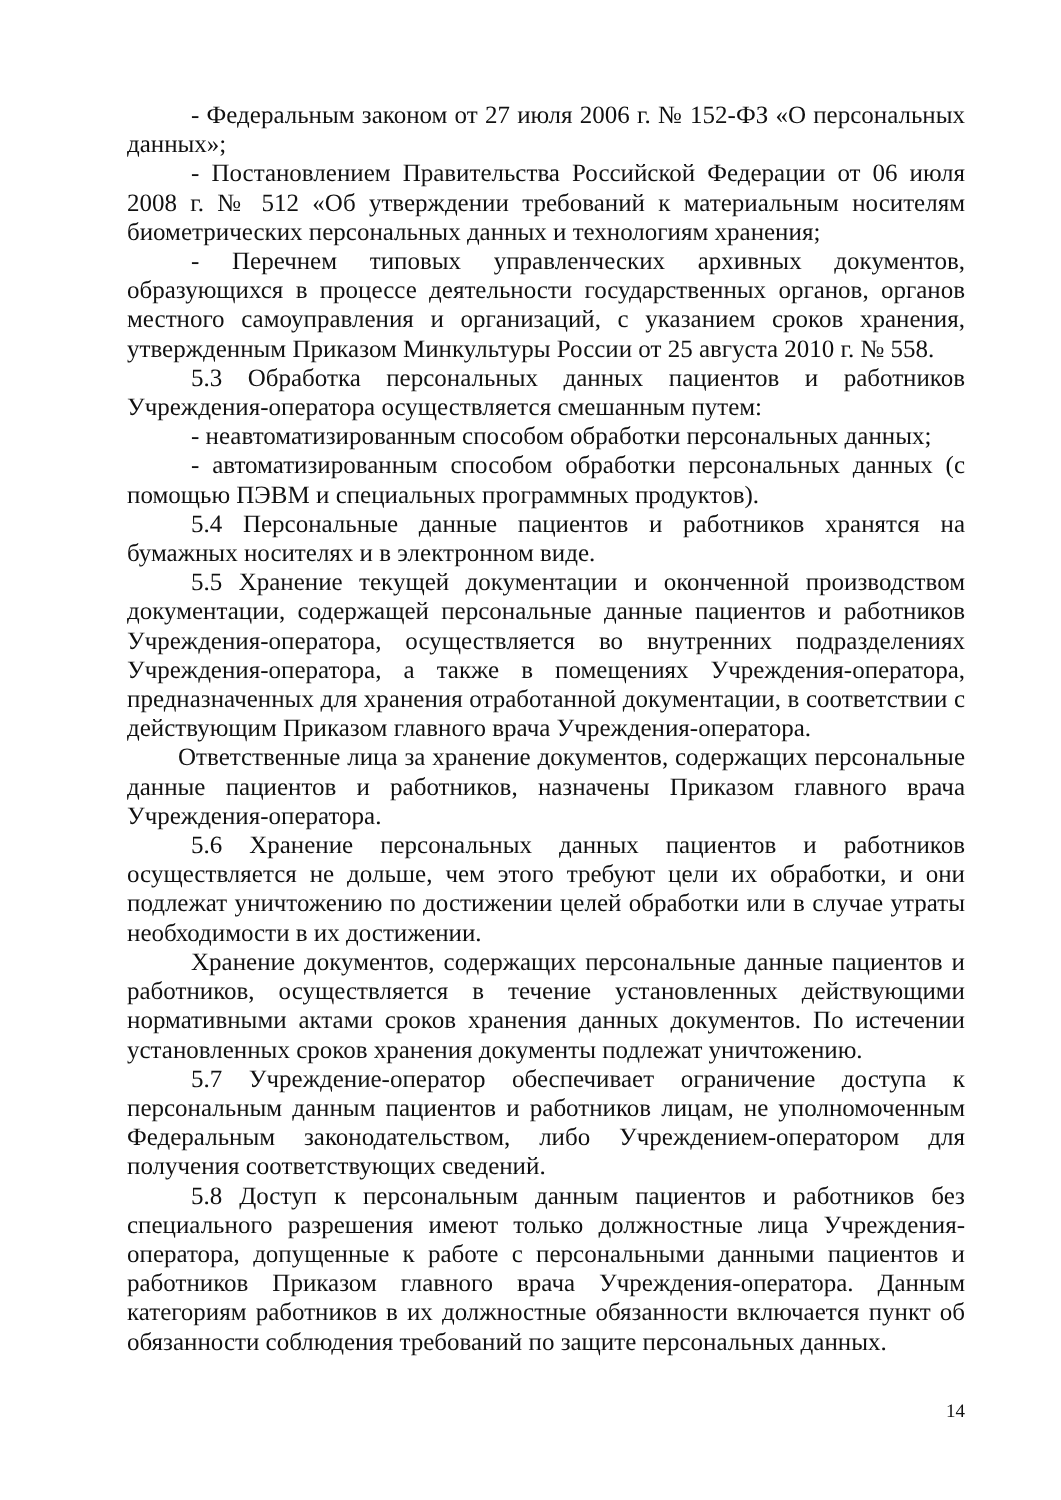- Федеральным законом от 27 июля 2006 г. № 152-ФЗ «О персональных данных»;
- Постановлением Правительства Российской Федерации от 06 июля 2008 г. № 512 «Об утверждении требований к материальным носителям биометрических персональных данных и технологиям хранения;
- Перечнем типовых управленческих архивных документов, образующихся в процессе деятельности государственных органов, органов местного самоуправления и организаций, с указанием сроков хранения, утвержденным Приказом Минкультуры России от 25 августа 2010 г. № 558.
5.3 Обработка персональных данных пациентов и работников Учреждения-оператора осуществляется смешанным путем:
- неавтоматизированным способом обработки персональных данных;
- автоматизированным способом обработки персональных данных (с помощью ПЭВМ и специальных программных продуктов).
5.4 Персональные данные пациентов и работников хранятся на бумажных носителях и в электронном виде.
5.5 Хранение текущей документации и оконченной производством документации, содержащей персональные данные пациентов и работников Учреждения-оператора, осуществляется во внутренних подразделениях Учреждения-оператора, а также в помещениях Учреждения-оператора, предназначенных для хранения отработанной документации, в соответствии с действующим Приказом главного врача Учреждения-оператора.
Ответственные лица за хранение документов, содержащих персональные данные пациентов и работников, назначены Приказом главного врача Учреждения-оператора.
5.6 Хранение персональных данных пациентов и работников осуществляется не дольше, чем этого требуют цели их обработки, и они подлежат уничтожению по достижении целей обработки или в случае утраты необходимости в их достижении.
Хранение документов, содержащих персональные данные пациентов и работников, осуществляется в течение установленных действующими нормативными актами сроков хранения данных документов. По истечении установленных сроков хранения документы подлежат уничтожению.
5.7 Учреждение-оператор обеспечивает ограничение доступа к персональным данным пациентов и работников лицам, не уполномоченным Федеральным законодательством, либо Учреждением-оператором для получения соответствующих сведений.
5.8 Доступ к персональным данным пациентов и работников без специального разрешения имеют только должностные лица Учреждения-оператора, допущенные к работе с персональными данными пациентов и работников Приказом главного врача Учреждения-оператора. Данным категориям работников в их должностные обязанности включается пункт об обязанности соблюдения требований по защите персональных данных.
14